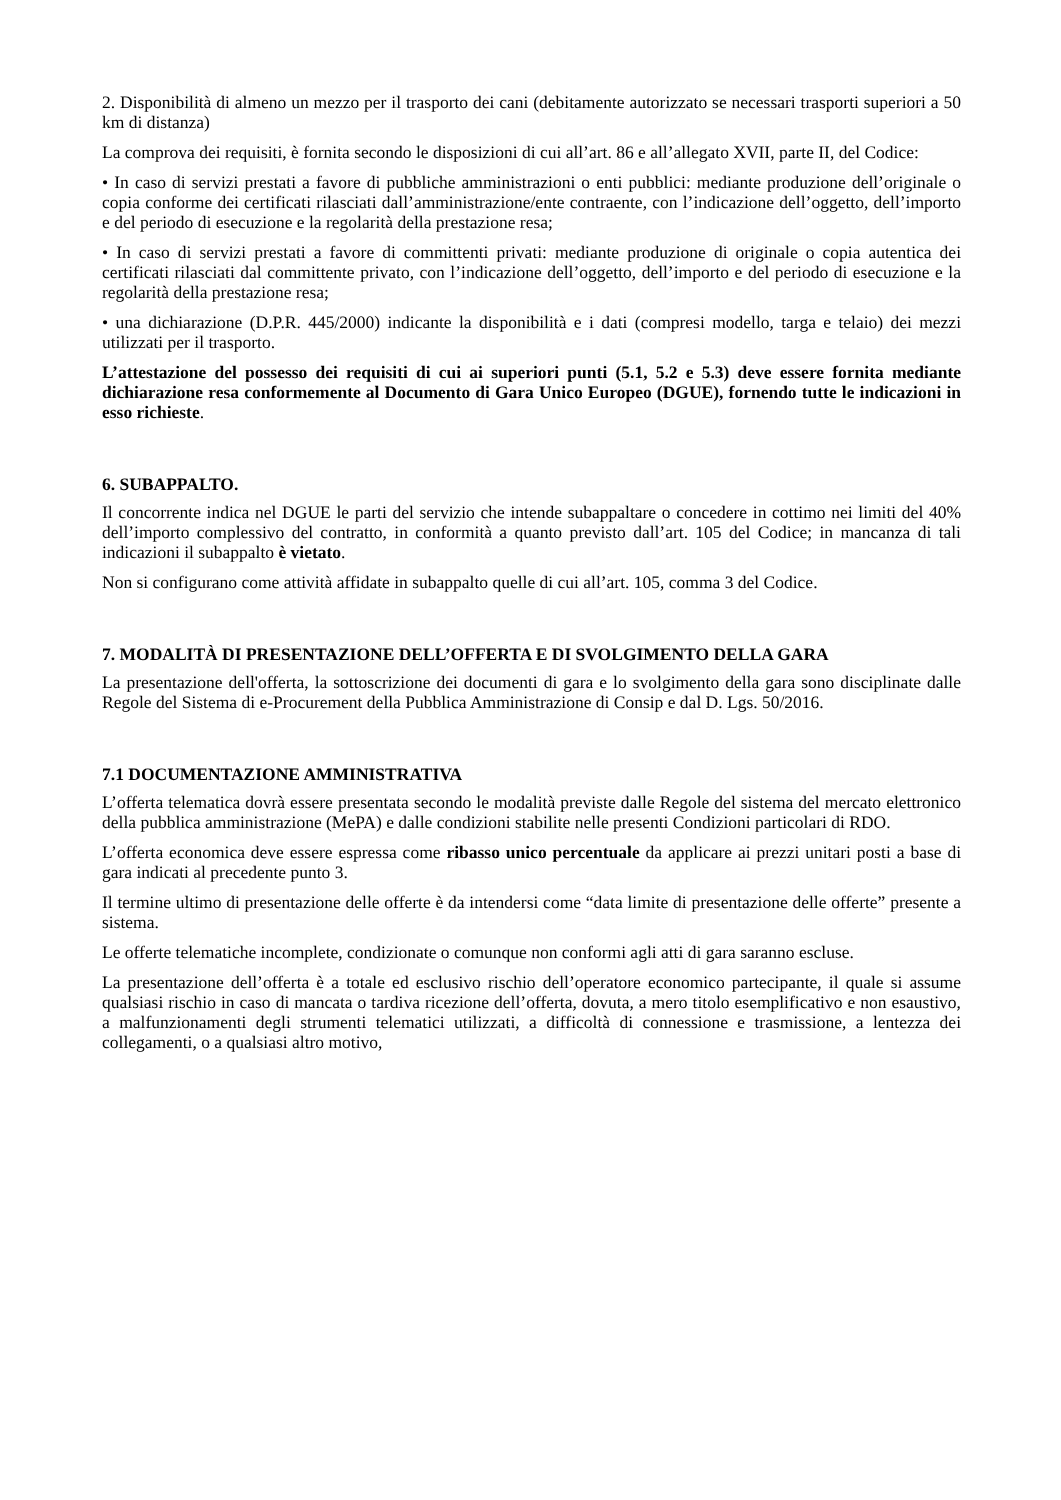2. Disponibilità di almeno un mezzo per il trasporto dei cani (debitamente autorizzato se necessari trasporti superiori a 50 km di distanza)
La comprova dei requisiti, è fornita secondo le disposizioni di cui all’art. 86 e all’allegato XVII, parte II, del Codice:
• In caso di servizi prestati a favore di pubbliche amministrazioni o enti pubblici: mediante produzione dell’originale o copia conforme dei certificati rilasciati dall’amministrazione/ente contraente, con l’indicazione dell’oggetto, dell’importo e del periodo di esecuzione e la regolarità della prestazione resa;
• In caso di servizi prestati a favore di committenti privati: mediante produzione di originale o copia autentica dei certificati rilasciati dal committente privato, con l’indicazione dell’oggetto, dell’importo e del periodo di esecuzione e la regolarità della prestazione resa;
• una dichiarazione (D.P.R. 445/2000) indicante la disponibilità e i dati (compresi modello, targa e telaio) dei mezzi utilizzati per il trasporto.
L’attestazione del possesso dei requisiti di cui ai superiori punti (5.1, 5.2 e 5.3) deve essere fornita mediante dichiarazione resa conformemente al Documento di Gara Unico Europeo (DGUE), fornendo tutte le indicazioni in esso richieste.
6. SUBAPPALTO.
Il concorrente indica nel DGUE le parti del servizio che intende subappaltare o concedere in cottimo nei limiti del 40% dell’importo complessivo del contratto, in conformità a quanto previsto dall’art. 105 del Codice; in mancanza di tali indicazioni il subappalto è vietato.
Non si configurano come attività affidate in subappalto quelle di cui all’art. 105, comma 3 del Codice.
7. MODALITÀ DI PRESENTAZIONE DELL’OFFERTA E DI SVOLGIMENTO DELLA GARA
La presentazione dell'offerta, la sottoscrizione dei documenti di gara e lo svolgimento della gara sono disciplinate dalle Regole del Sistema di e-Procurement della Pubblica Amministrazione di Consip e dal D. Lgs. 50/2016.
7.1 DOCUMENTAZIONE AMMINISTRATIVA
L’offerta telematica dovrà essere presentata secondo le modalità previste dalle Regole del sistema del mercato elettronico della pubblica amministrazione (MePA) e dalle condizioni stabilite nelle presenti Condizioni particolari di RDO.
L’offerta economica deve essere espressa come ribasso unico percentuale da applicare ai prezzi unitari posti a base di gara indicati al precedente punto 3.
Il termine ultimo di presentazione delle offerte è da intendersi come “data limite di presentazione delle offerte” presente a sistema.
Le offerte telematiche incomplete, condizionate o comunque non conformi agli atti di gara saranno escluse.
La presentazione dell’offerta è a totale ed esclusivo rischio dell’operatore economico partecipante, il quale si assume qualsiasi rischio in caso di mancata o tardiva ricezione dell’offerta, dovuta, a mero titolo esemplificativo e non esaustivo, a malfunzionamenti degli strumenti telematici utilizzati, a difficoltà di connessione e trasmissione, a lentezza dei collegamenti, o a qualsiasi altro motivo,